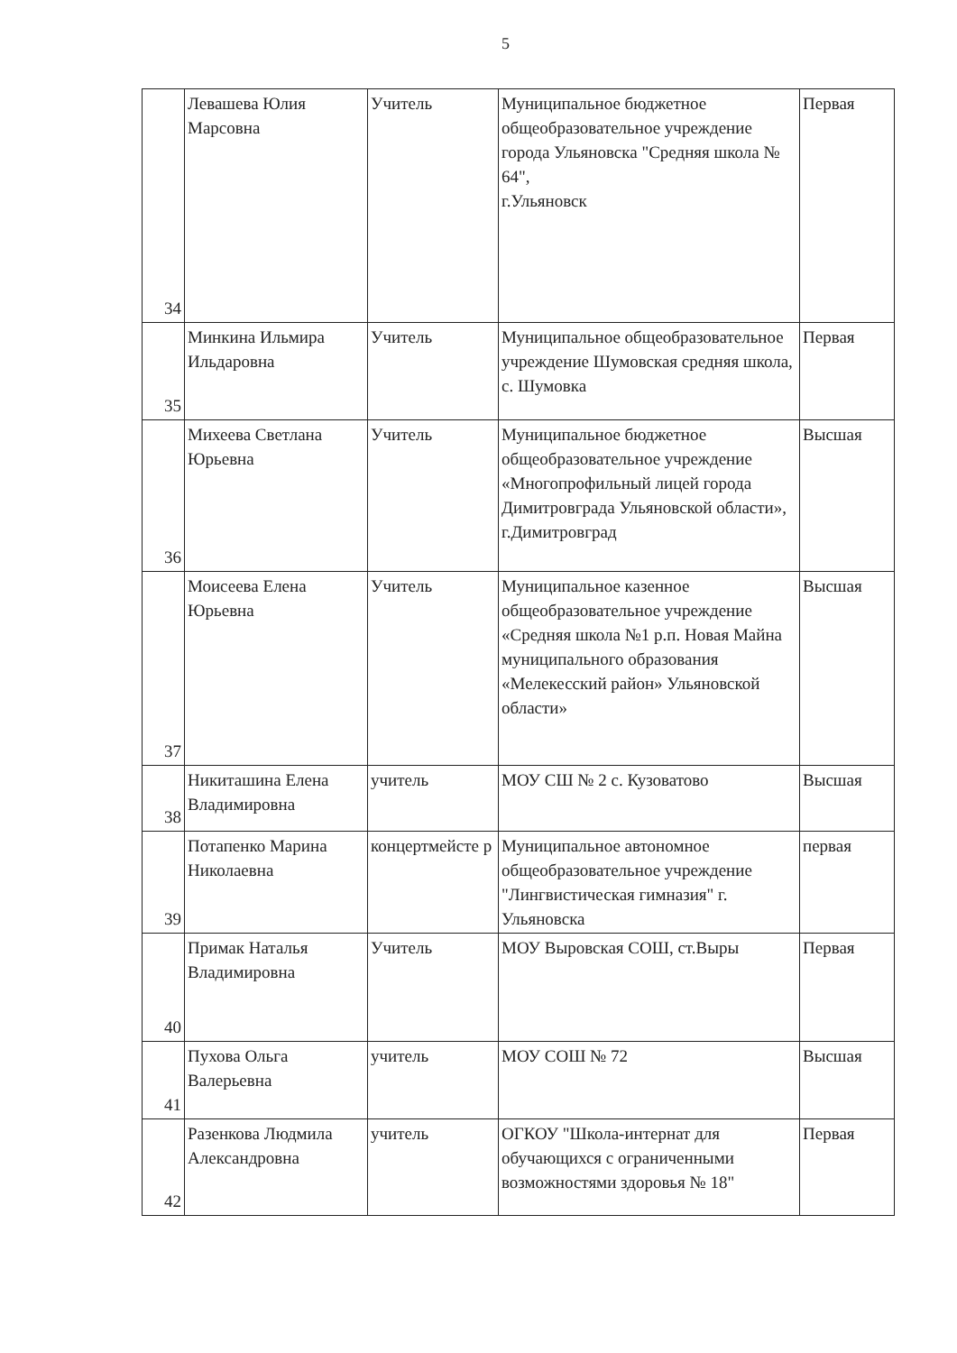5
| 34 | Левашева Юлия Марсовна | Учитель | Муниципальное бюджетное общеобразовательное учреждение города Ульяновска "Средняя школа № 64", г.Ульяновск | Первая |
| 35 | Минкина Ильмира Ильдаровна | Учитель | Муниципальное общеобразовательное учреждение Шумовская средняя школа, с. Шумовка | Первая |
| 36 | Михеева Светлана Юрьевна | Учитель | Муниципальное бюджетное общеобразовательное учреждение «Многопрофильный лицей города Димитровграда Ульяновской области», г.Димитровград | Высшая |
| 37 | Моисеева Елена Юрьевна | Учитель | Муниципальное казенное общеобразовательное учреждение «Средняя школа №1 р.п. Новая Майна муниципального образования «Мелекесский район» Ульяновской области» | Высшая |
| 38 | Никиташина Елена Владимировна | учитель | МОУ СШ № 2 с. Кузоватово | Высшая |
| 39 | Потапенко Марина Николаевна | концертмейсте р | Муниципальное автономное общеобразовательное учреждение "Лингвистическая гимназия" г. Ульяновска | первая |
| 40 | Примак Наталья Владимировна | Учитель | МОУ Выровская СОШ, ст.Выры | Первая |
| 41 | Пухова Ольга Валерьевна | учитель | МОУ СОШ № 72 | Высшая |
| 42 | Разенкова Людмила Александровна | учитель | ОГКОУ "Школа-интернат для обучающихся с ограниченными возможностями здоровья № 18" | Первая |